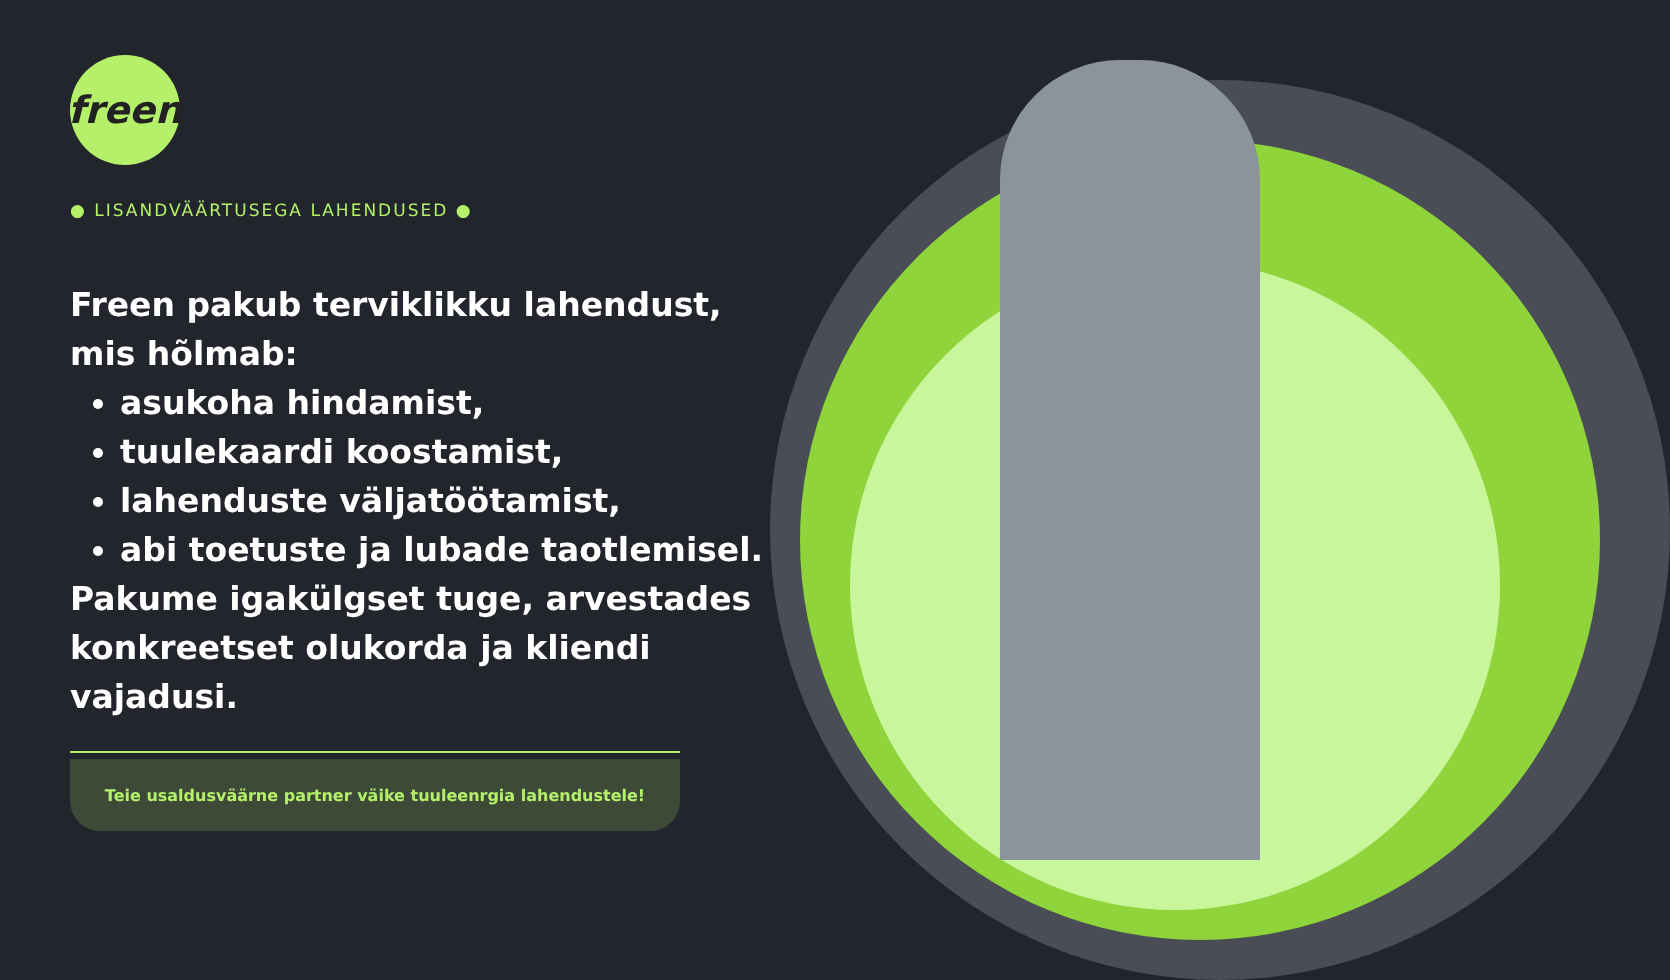freen
● LISANDVÄÄRTUSEGA LAHENDUSED ●
Freen pakub terviklikku lahendust, mis hõlmab:
asukoha hindamist,
tuulekaardi koostamist,
lahenduste väljatöötamist,
abi toetuste ja lubade taotlemisel.
Pakume igakülgset tuge, arvestades konkreetset olukorda ja kliendi vajadusi.
Teie usaldusväärne partner väike tuuleenrgia lahendustele!